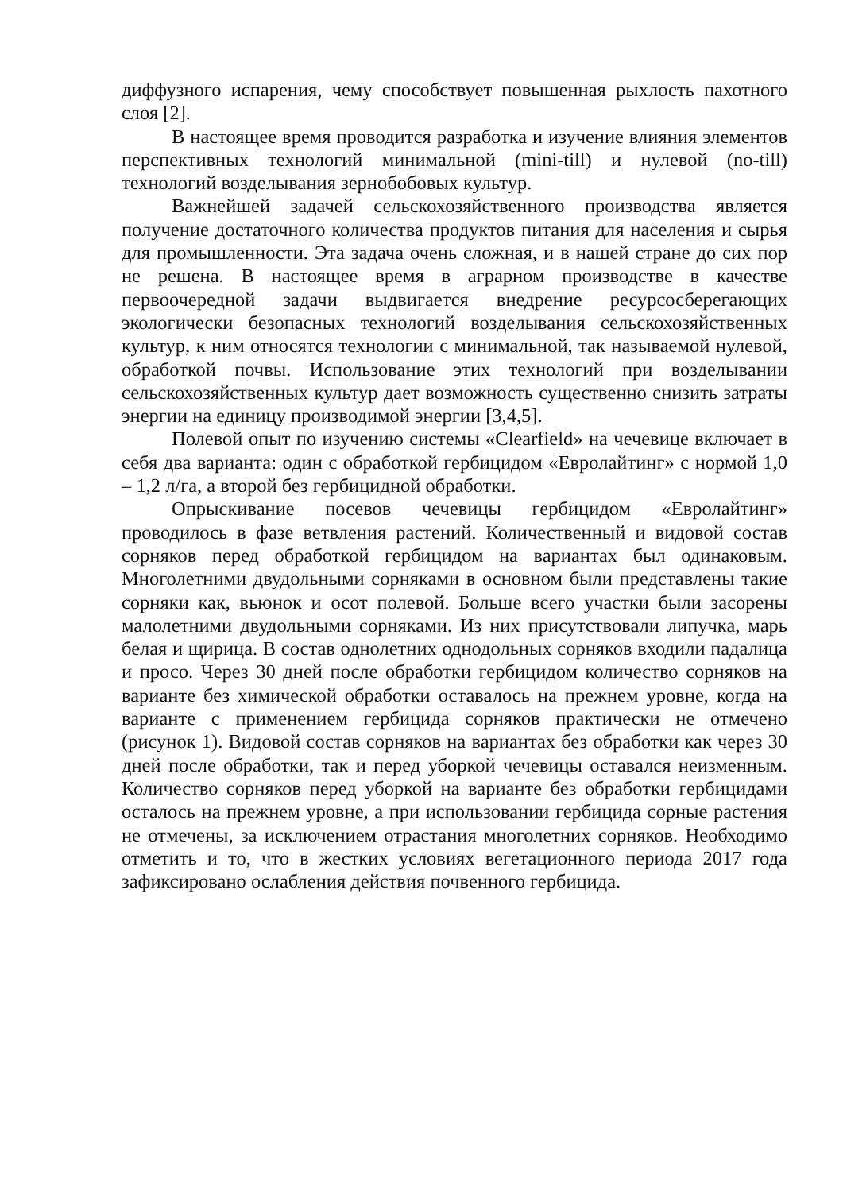диффузного испарения, чему способствует повышенная рыхлость пахотного слоя [2].
В настоящее время проводится разработка и изучение влияния элементов перспективных технологий минимальной (mini-till) и нулевой (no-till) технологий возделывания зернобобовых культур.
Важнейшей задачей сельскохозяйственного производства является получение достаточного количества продуктов питания для населения и сырья для промышленности. Эта задача очень сложная, и в нашей стране до сих пор не решена. В настоящее время в аграрном производстве в качестве первоочередной задачи выдвигается внедрение ресурсосберегающих экологически безопасных технологий возделывания сельскохозяйственных культур, к ним относятся технологии с минимальной, так называемой нулевой, обработкой почвы. Использование этих технологий при возделывании сельскохозяйственных культур дает возможность существенно снизить затраты энергии на единицу производимой энергии [3,4,5].
Полевой опыт по изучению системы «Clearfield» на чечевице включает в себя два варианта: один с обработкой гербицидом «Евролайтинг» с нормой 1,0 – 1,2 л/га, а второй без гербицидной обработки.
Опрыскивание посевов чечевицы гербицидом «Евролайтинг» проводилось в фазе ветвления растений. Количественный и видовой состав сорняков перед обработкой гербицидом на вариантах был одинаковым. Многолетними двудольными сорняками в основном были представлены такие сорняки как, вьюнок и осот полевой. Больше всего участки были засорены малолетними двудольными сорняками. Из них присутствовали липучка, марь белая и щирица. В состав однолетних однодольных сорняков входили падалица и просо. Через 30 дней после обработки гербицидом количество сорняков на варианте без химической обработки оставалось на прежнем уровне, когда на варианте с применением гербицида сорняков практически не отмечено (рисунок 1). Видовой состав сорняков на вариантах без обработки как через 30 дней после обработки, так и перед уборкой чечевицы оставался неизменным. Количество сорняков перед уборкой на варианте без обработки гербицидами осталось на прежнем уровне, а при использовании гербицида сорные растения не отмечены, за исключением отрастания многолетних сорняков. Необходимо отметить и то, что в жестких условиях вегетационного периода 2017 года зафиксировано ослабления действия почвенного гербицида.